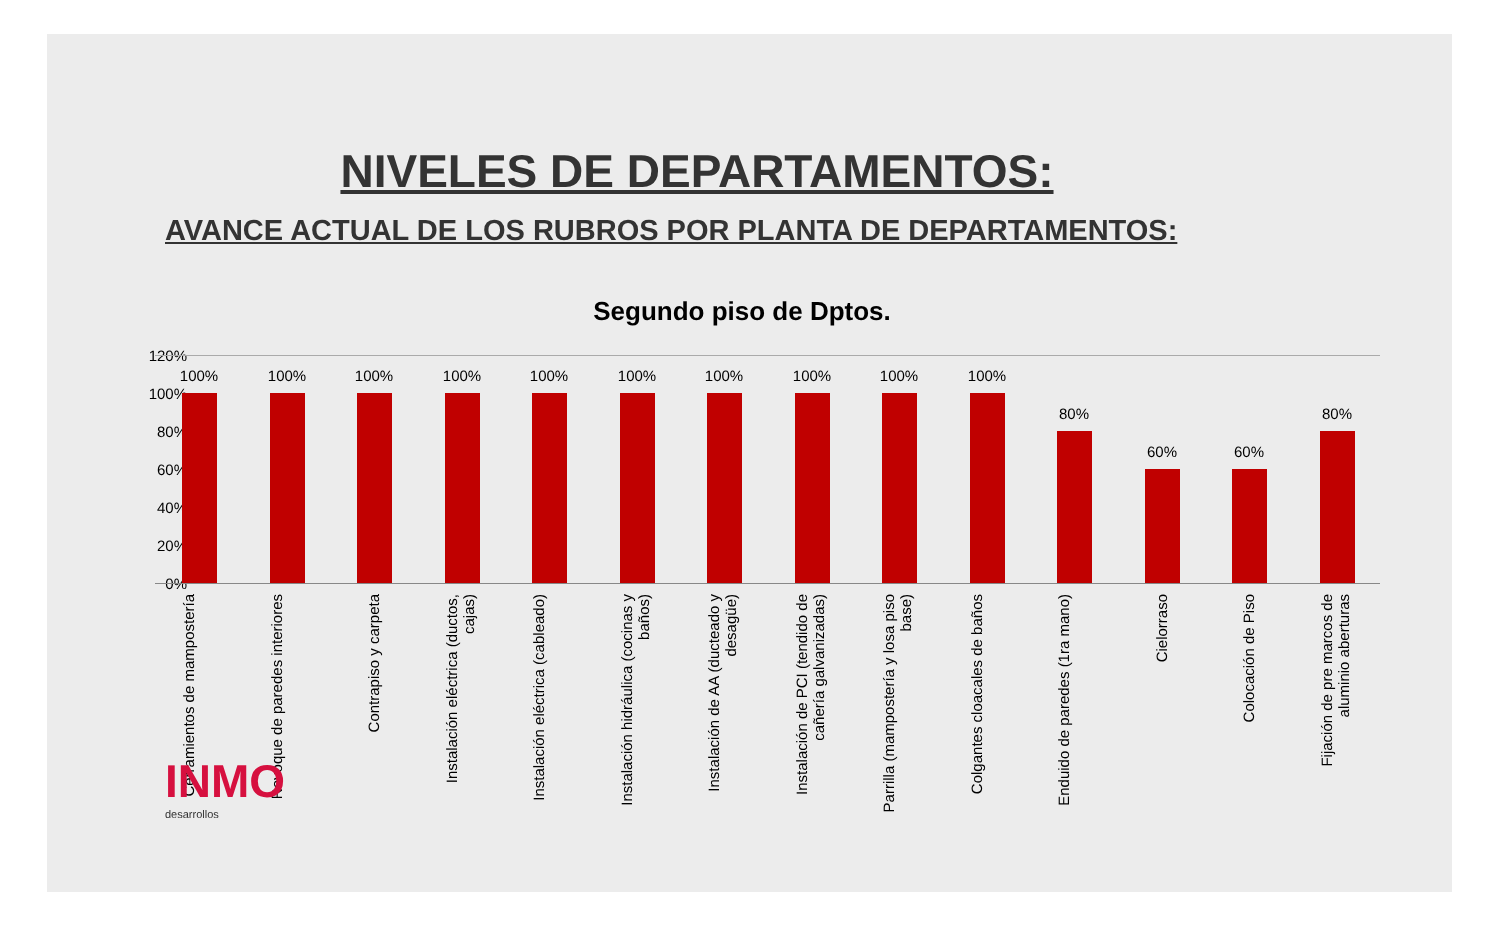NIVELES DE DEPARTAMENTOS:
AVANCE ACTUAL DE LOS RUBROS POR PLANTA DE DEPARTAMENTOS:
Segundo piso de Dptos.
120%
100%
80%
60%
40%
20%
0%
100% 100% 100% 100% 100% 100% 100% 100% 100% 100%
80%
60% 60%
80%
Cerramientos de mampostería
Revoque de paredes interiores
Contrapiso y carpeta
Instalación eléctrica (ductos, cajas)
Instalación eléctrica (cableado)
Instalación hidráulica (cocinas y baños)
Instalación de AA (ducteado y desagüe)
Instalación de PCI (tendido de cañería galvanizadas)
Parrilla (mampostería y losa piso base)
Colgantes cloacales de baños
Enduido de paredes (1ra mano)
Cielorraso Colocación de Piso
Fijación de pre marcos de aluminio aberturas
INMO
desarrollos